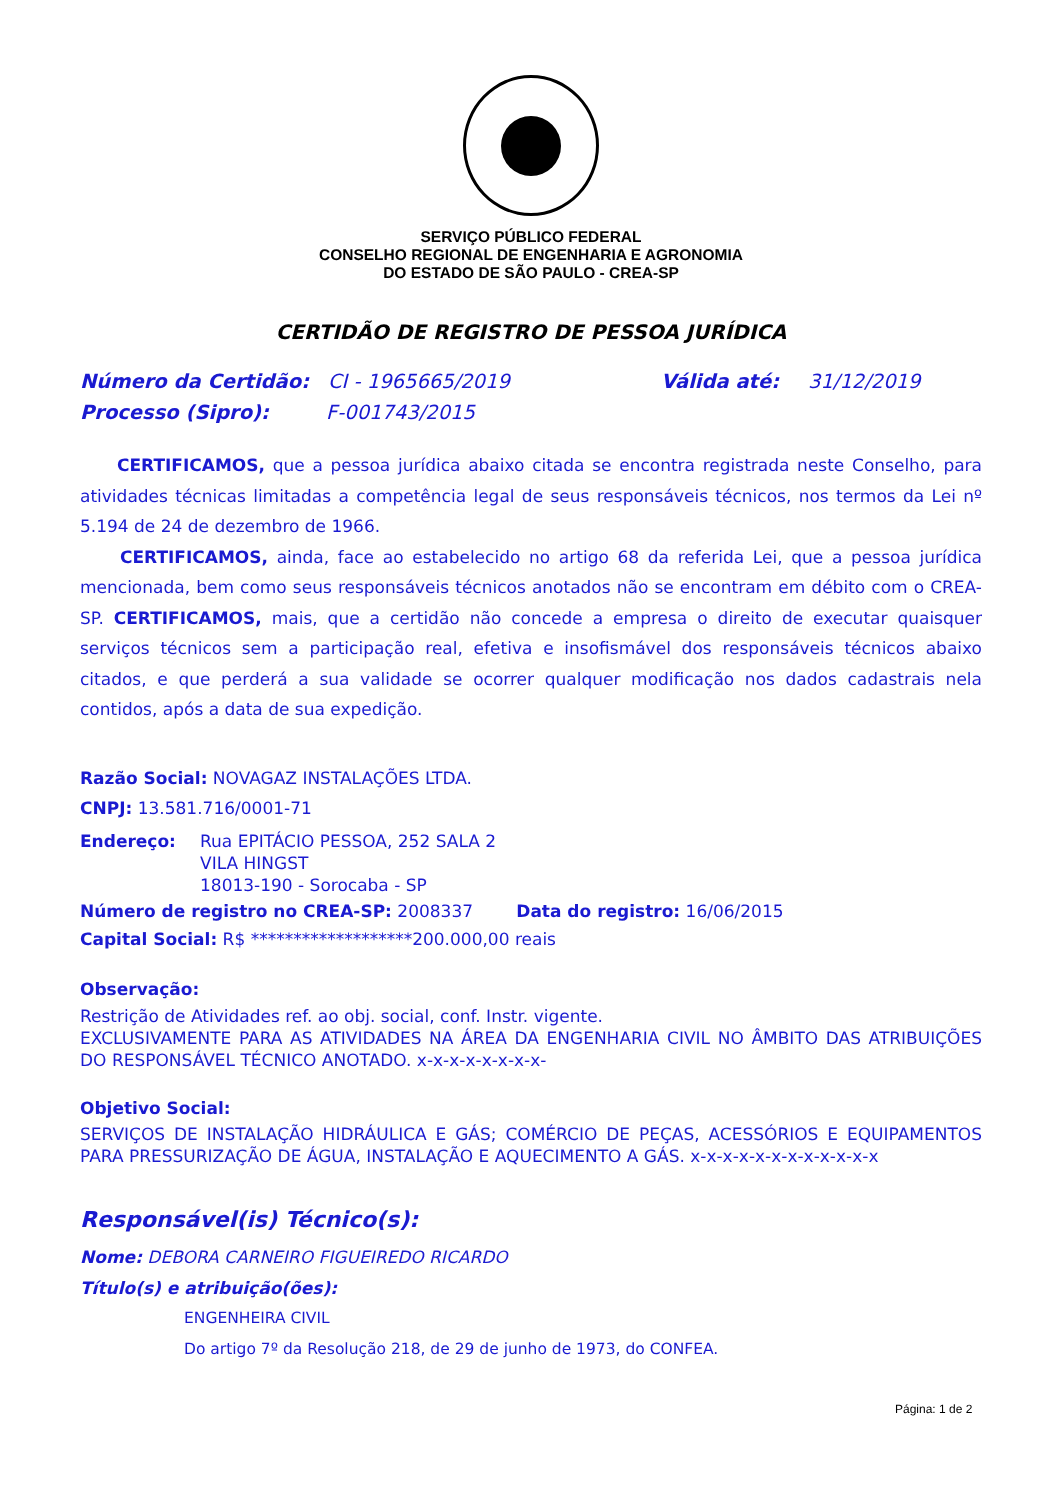SERVIÇO PÚBLICO FEDERAL
CONSELHO REGIONAL DE ENGENHARIA E AGRONOMIA
DO ESTADO DE SÃO PAULO - CREA-SP
CERTIDÃO DE REGISTRO DE PESSOA JURÍDICA
Número da Certidão: CI - 1965665/2019 Válida até: 31/12/2019
Processo (Sipro): F-001743/2015
CERTIFICAMOS, que a pessoa jurídica abaixo citada se encontra registrada neste Conselho, para atividades técnicas limitadas a competência legal de seus responsáveis técnicos, nos termos da Lei nº 5.194 de 24 de dezembro de 1966.
CERTIFICAMOS, ainda, face ao estabelecido no artigo 68 da referida Lei, que a pessoa jurídica mencionada, bem como seus responsáveis técnicos anotados não se encontram em débito com o CREA-SP. CERTIFICAMOS, mais, que a certidão não concede a empresa o direito de executar quaisquer serviços técnicos sem a participação real, efetiva e insofismável dos responsáveis técnicos abaixo citados, e que perderá a sua validade se ocorrer qualquer modificação nos dados cadastrais nela contidos, após a data de sua expedição.
Razão Social: NOVAGAZ INSTALAÇÕES LTDA.
CNPJ: 13.581.716/0001-71
Endereço: Rua EPITÁCIO PESSOA, 252 SALA 2
VILA HINGST
18013-190 - Sorocaba - SP
Número de registro no CREA-SP: 2008337 Data do registro: 16/06/2015
Capital Social: R$ *******************200.000,00 reais
Observação:
Restrição de Atividades ref. ao obj. social, conf. Instr. vigente.
EXCLUSIVAMENTE PARA AS ATIVIDADES NA ÁREA DA ENGENHARIA CIVIL NO ÂMBITO DAS ATRIBUIÇÕES DO RESPONSÁVEL TÉCNICO ANOTADO. x-x-x-x-x-x-x-x-
Objetivo Social:
SERVIÇOS DE INSTALAÇÃO HIDRÁULICA E GÁS; COMÉRCIO DE PEÇAS, ACESSÓRIOS E EQUIPAMENTOS PARA PRESSURIZAÇÃO DE ÁGUA, INSTALAÇÃO E AQUECIMENTO A GÁS. x-x-x-x-x-x-x-x-x-x-x-x
Responsável(is) Técnico(s):
Nome: DEBORA CARNEIRO FIGUEIREDO RICARDO
Título(s) e atribuição(ões):
ENGENHEIRA CIVIL
Do artigo 7º da Resolução 218, de 29 de junho de 1973, do CONFEA.
Página: 1 de 2